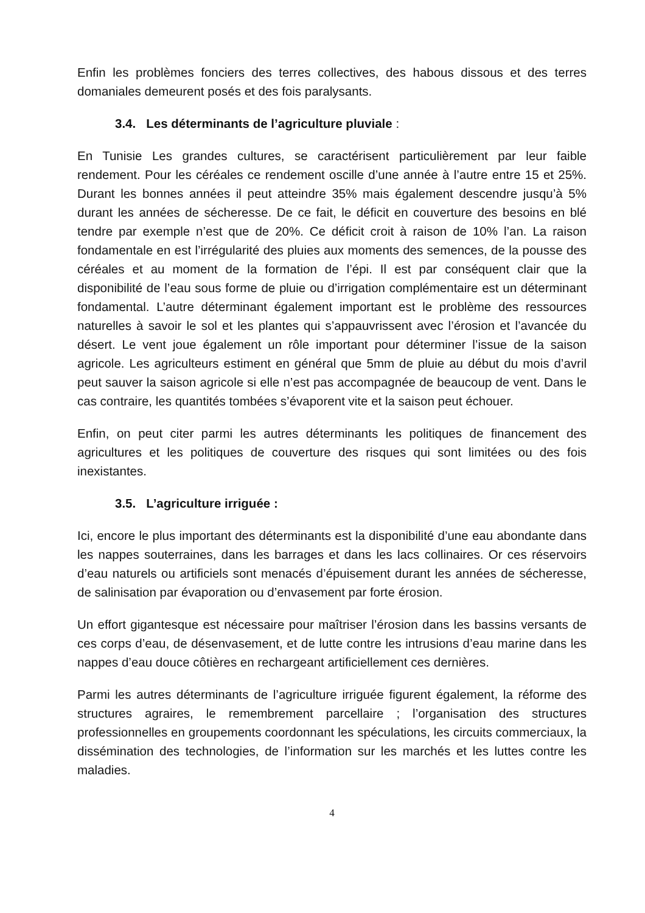Enfin les problèmes fonciers des terres collectives, des habous dissous et des terres domaniales demeurent posés et des fois paralysants.
3.4. Les déterminants de l’agriculture pluviale :
En Tunisie Les grandes cultures, se caractérisent particulièrement par leur faible rendement. Pour les céréales ce rendement oscille d’une année à l’autre entre 15 et 25%. Durant les bonnes années il peut atteindre 35% mais également descendre jusqu’à 5% durant les années de sécheresse. De ce fait, le déficit en couverture des besoins en blé tendre par exemple n’est que de 20%. Ce déficit croit à raison de 10% l’an. La raison fondamentale en est l’irrégularité des pluies aux moments des semences, de la pousse des céréales et au moment de la formation de l’épi. Il est par conséquent clair que la disponibilité de l’eau sous forme de pluie ou d’irrigation complémentaire est un déterminant fondamental. L’autre déterminant également important est le problème des ressources naturelles à savoir le sol et les plantes qui s’appauvrissent avec l’érosion et l’avancée du désert. Le vent joue également un rôle important pour déterminer l’issue de la saison agricole. Les agriculteurs estiment en général que 5mm de pluie au début du mois d’avril peut sauver la saison agricole si elle n’est pas accompagnée de beaucoup de vent. Dans le cas contraire, les quantités tombées s’évaporent vite et la saison peut échouer.
Enfin, on peut citer parmi les autres déterminants les politiques de financement des agricultures et les politiques de couverture des risques qui sont limitées ou des fois inexistantes.
3.5. L’agriculture irriguée :
Ici, encore le plus important des déterminants est la disponibilité d’une eau abondante dans les nappes souterraines, dans les barrages et dans les lacs collinaires. Or ces réservoirs d’eau naturels ou artificiels sont menacés d’épuisement durant les années de sécheresse, de salinisation par évaporation ou d’envasement par forte érosion.
Un effort gigantesque est nécessaire pour maîtriser l’érosion dans les bassins versants de ces corps d’eau, de désenvasement, et de lutte contre les intrusions d’eau marine dans les nappes d’eau douce côtières en rechargeant artificiellement ces dernières.
Parmi les autres déterminants de l’agriculture irriguée figurent également, la réforme des structures agraires, le remembrement parcellaire ; l’organisation des structures professionnelles en groupements coordonnant les spéculations, les circuits commerciaux, la dissémination des technologies, de l’information sur les marchés et les luttes contre les maladies.
4